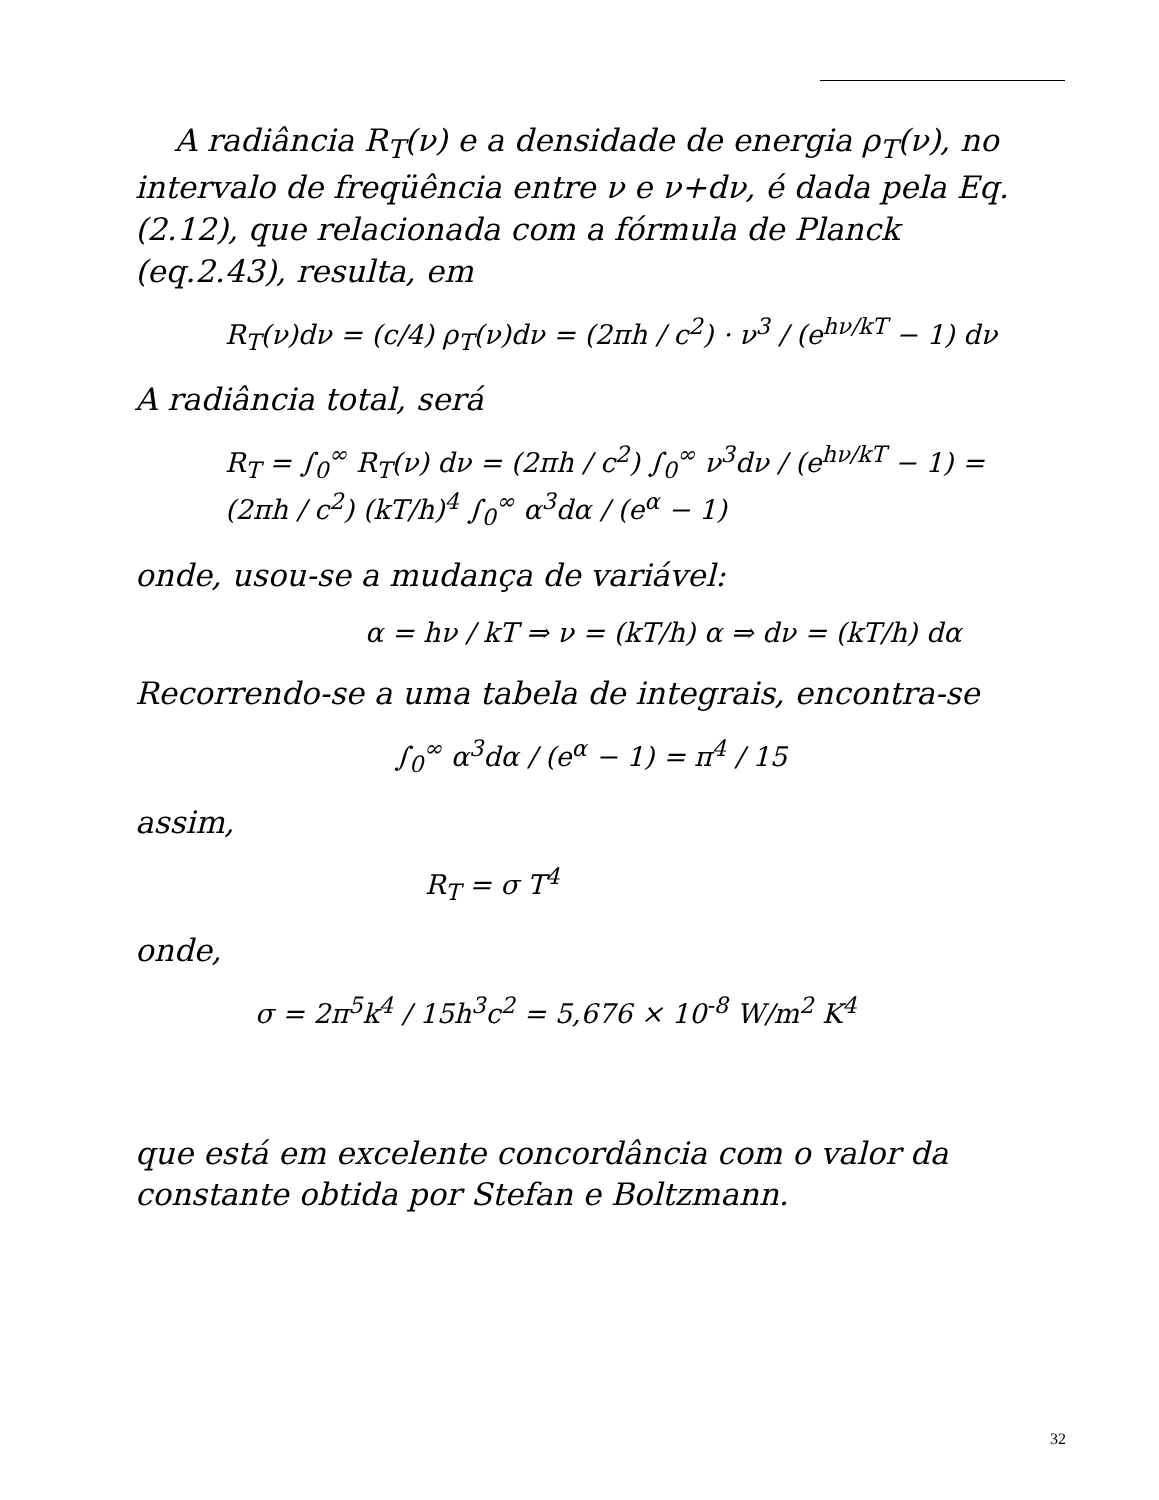A radiância R<sub>T</sub>(ν) e a densidade de energia ρ<sub>T</sub>(ν), no intervalo de freqüência entre ν e ν+dν, é dada pela Eq.(2.12), que relacionada com a fórmula de Planck (eq.2.43), resulta, em
R<sub>T</sub>(ν)dν = (c/4) ρ<sub>T</sub>(ν)dν = (2πh / c<sup>2</sup>) · ν<sup>3</sup> / (e<sup>hν/kT</sup> − 1) dν
A radiância total, será
R<sub>T</sub> = ∫<sub>0</sub><sup>∞</sup> R<sub>T</sub>(ν) dν = (2πh / c<sup>2</sup>) ∫<sub>0</sub><sup>∞</sup> ν<sup>3</sup>dν / (e<sup>hν/kT</sup> − 1) = (2πh / c<sup>2</sup>) (kT/h)<sup>4</sup> ∫<sub>0</sub><sup>∞</sup> α<sup>3</sup>dα / (e<sup>α</sup> − 1)
onde, usou-se a mudança de variável:
α = hν / kT ⇒ ν = (kT/h) α ⇒ dν = (kT/h) dα
Recorrendo-se a uma tabela de integrais, encontra-se
∫<sub>0</sub><sup>∞</sup> α<sup>3</sup>dα / (e<sup>α</sup> − 1) = π<sup>4</sup> / 15
assim,
R<sub>T</sub> = σ T<sup>4</sup>
onde,
σ = 2π<sup>5</sup>k<sup>4</sup> / 15h<sup>3</sup>c<sup>2</sup> = 5,676 × 10<sup>-8</sup> W/m<sup>2</sup> K<sup>4</sup>
que está em excelente concordância com o valor da constante obtida por Stefan e Boltzmann.
32